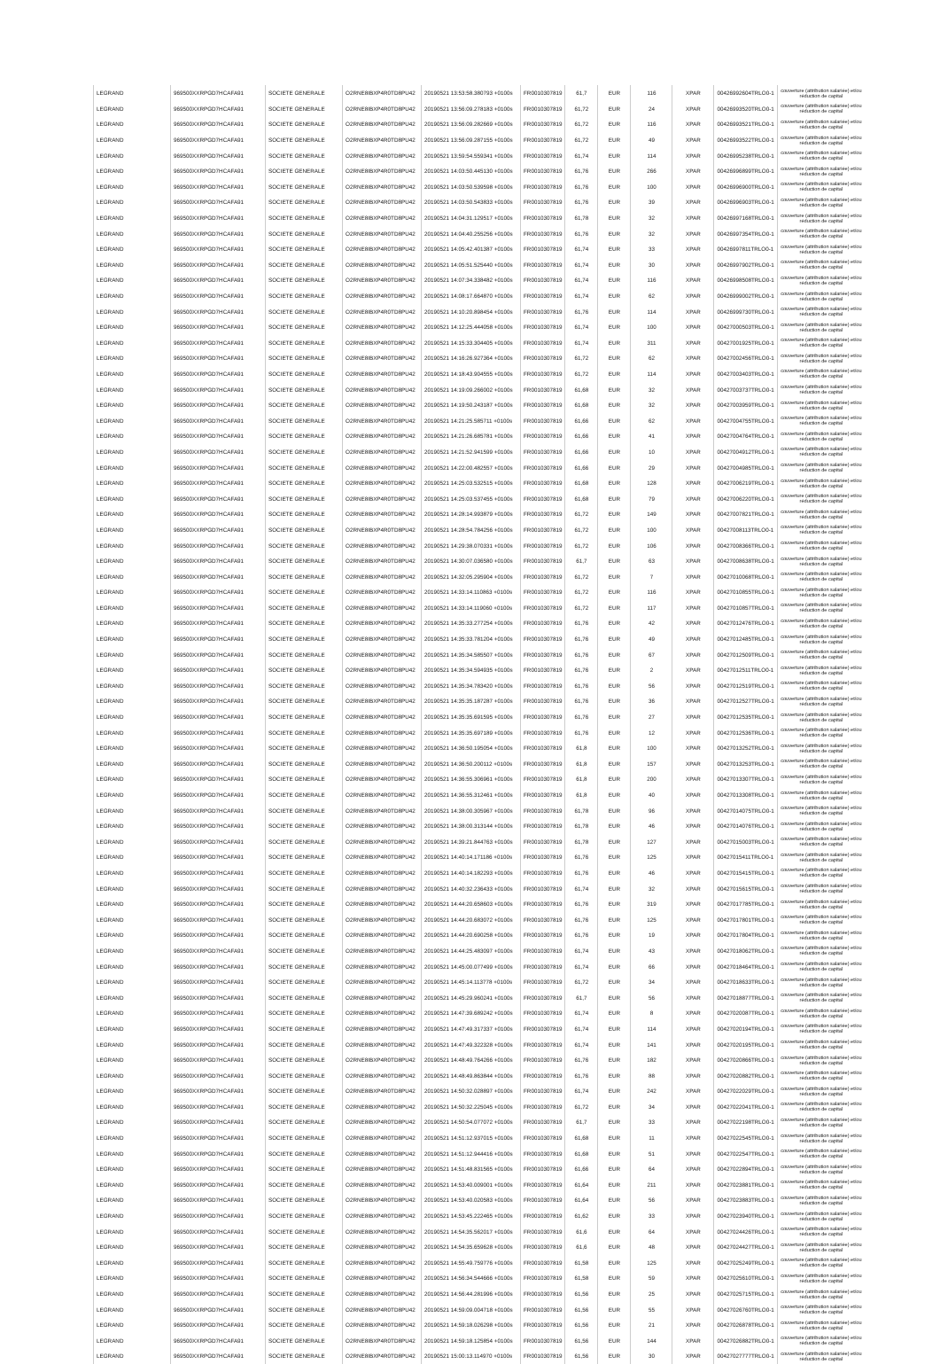| LEGRAND | 969500XXRPGD7HCAFA91 | SOCIETE GENERALE | O2RNE8IBXP4R0TD8PU42 | 20190521 13:53:58.380793 +0100s | FR0010307819 | 61,7 | EUR | 116 | XPAR | 00426992604TRLO0-1 | couverture (attribution salariée) et/ou réduction de capital |
| LEGRAND | 969500XXRPGD7HCAFA91 | SOCIETE GENERALE | O2RNE8IBXP4R0TD8PU42 | 20190521 13:56:09.278183 +0100s | FR0010307819 | 61,72 | EUR | 24 | XPAR | 00426993520TRLO0-1 | couverture (attribution salariée) et/ou réduction de capital |
| LEGRAND | 969500XXRPGD7HCAFA91 | SOCIETE GENERALE | O2RNE8IBXP4R0TD8PU42 | 20190521 13:56:09.282669 +0100s | FR0010307819 | 61,72 | EUR | 116 | XPAR | 00426993521TRLO0-1 | couverture (attribution salariée) et/ou réduction de capital |
| LEGRAND | 969500XXRPGD7HCAFA91 | SOCIETE GENERALE | O2RNE8IBXP4R0TD8PU42 | 20190521 13:56:09.287155 +0100s | FR0010307819 | 61,72 | EUR | 49 | XPAR | 00426993522TRLO0-1 | couverture (attribution salariée) et/ou réduction de capital |
| LEGRAND | 969500XXRPGD7HCAFA91 | SOCIETE GENERALE | O2RNE8IBXP4R0TD8PU42 | 20190521 13:59:54.559341 +0100s | FR0010307819 | 61,74 | EUR | 114 | XPAR | 00426995238TRLO0-1 | couverture (attribution salariée) et/ou réduction de capital |
| LEGRAND | 969500XXRPGD7HCAFA91 | SOCIETE GENERALE | O2RNE8IBXP4R0TD8PU42 | 20190521 14:03:50.445130 +0100s | FR0010307819 | 61,76 | EUR | 266 | XPAR | 00426996899TRLO0-1 | couverture (attribution salariée) et/ou réduction de capital |
| LEGRAND | 969500XXRPGD7HCAFA91 | SOCIETE GENERALE | O2RNE8IBXP4R0TD8PU42 | 20190521 14:03:50.539598 +0100s | FR0010307819 | 61,76 | EUR | 100 | XPAR | 00426996900TRLO0-1 | couverture (attribution salariée) et/ou réduction de capital |
| LEGRAND | 969500XXRPGD7HCAFA91 | SOCIETE GENERALE | O2RNE8IBXP4R0TD8PU42 | 20190521 14:03:50.543833 +0100s | FR0010307819 | 61,76 | EUR | 39 | XPAR | 00426996903TRLO0-1 | couverture (attribution salariée) et/ou réduction de capital |
| LEGRAND | 969500XXRPGD7HCAFA91 | SOCIETE GENERALE | O2RNE8IBXP4R0TD8PU42 | 20190521 14:04:31.129517 +0100s | FR0010307819 | 61,78 | EUR | 32 | XPAR | 00426997168TRLO0-1 | couverture (attribution salariée) et/ou réduction de capital |
| LEGRAND | 969500XXRPGD7HCAFA91 | SOCIETE GENERALE | O2RNE8IBXP4R0TD8PU42 | 20190521 14:04:40.255256 +0100s | FR0010307819 | 61,76 | EUR | 32 | XPAR | 00426997354TRLO0-1 | couverture (attribution salariée) et/ou réduction de capital |
| LEGRAND | 969500XXRPGD7HCAFA91 | SOCIETE GENERALE | O2RNE8IBXP4R0TD8PU42 | 20190521 14:05:42.401387 +0100s | FR0010307819 | 61,74 | EUR | 33 | XPAR | 00426997811TRLO0-1 | couverture (attribution salariée) et/ou réduction de capital |
| LEGRAND | 969500XXRPGD7HCAFA91 | SOCIETE GENERALE | O2RNE8IBXP4R0TD8PU42 | 20190521 14:05:51.525440 +0100s | FR0010307819 | 61,74 | EUR | 30 | XPAR | 00426997902TRLO0-1 | couverture (attribution salariée) et/ou réduction de capital |
| LEGRAND | 969500XXRPGD7HCAFA91 | SOCIETE GENERALE | O2RNE8IBXP4R0TD8PU42 | 20190521 14:07:34.338482 +0100s | FR0010307819 | 61,74 | EUR | 116 | XPAR | 00426998508TRLO0-1 | couverture (attribution salariée) et/ou réduction de capital |
| LEGRAND | 969500XXRPGD7HCAFA91 | SOCIETE GENERALE | O2RNE8IBXP4R0TD8PU42 | 20190521 14:08:17.664870 +0100s | FR0010307819 | 61,74 | EUR | 62 | XPAR | 00426999002TRLO0-1 | couverture (attribution salariée) et/ou réduction de capital |
| LEGRAND | 969500XXRPGD7HCAFA91 | SOCIETE GENERALE | O2RNE8IBXP4R0TD8PU42 | 20190521 14:10:20.898454 +0100s | FR0010307819 | 61,76 | EUR | 114 | XPAR | 00426999730TRLO0-1 | couverture (attribution salariée) et/ou réduction de capital |
| LEGRAND | 969500XXRPGD7HCAFA91 | SOCIETE GENERALE | O2RNE8IBXP4R0TD8PU42 | 20190521 14:12:25.444058 +0100s | FR0010307819 | 61,74 | EUR | 100 | XPAR | 00427000503TRLO0-1 | couverture (attribution salariée) et/ou réduction de capital |
| LEGRAND | 969500XXRPGD7HCAFA91 | SOCIETE GENERALE | O2RNE8IBXP4R0TD8PU42 | 20190521 14:15:33.304405 +0100s | FR0010307819 | 61,74 | EUR | 311 | XPAR | 00427001925TRLO0-1 | couverture (attribution salariée) et/ou réduction de capital |
| LEGRAND | 969500XXRPGD7HCAFA91 | SOCIETE GENERALE | O2RNE8IBXP4R0TD8PU42 | 20190521 14:16:26.927364 +0100s | FR0010307819 | 61,72 | EUR | 62 | XPAR | 00427002456TRLO0-1 | couverture (attribution salariée) et/ou réduction de capital |
| LEGRAND | 969500XXRPGD7HCAFA91 | SOCIETE GENERALE | O2RNE8IBXP4R0TD8PU42 | 20190521 14:18:43.904555 +0100s | FR0010307819 | 61,72 | EUR | 114 | XPAR | 00427003403TRLO0-1 | couverture (attribution salariée) et/ou réduction de capital |
| LEGRAND | 969500XXRPGD7HCAFA91 | SOCIETE GENERALE | O2RNE8IBXP4R0TD8PU42 | 20190521 14:19:09.266002 +0100s | FR0010307819 | 61,68 | EUR | 32 | XPAR | 00427003737TRLO0-1 | couverture (attribution salariée) et/ou réduction de capital |
| LEGRAND | 969500XXRPGD7HCAFA91 | SOCIETE GENERALE | O2RNE8IBXP4R0TD8PU42 | 20190521 14:19:50.243187 +0100s | FR0010307819 | 61,68 | EUR | 32 | XPAR | 00427003959TRLO0-1 | couverture (attribution salariée) et/ou réduction de capital |
| LEGRAND | 969500XXRPGD7HCAFA91 | SOCIETE GENERALE | O2RNE8IBXP4R0TD8PU42 | 20190521 14:21:25.585711 +0100s | FR0010307819 | 61,66 | EUR | 62 | XPAR | 00427004755TRLO0-1 | couverture (attribution salariée) et/ou réduction de capital |
| LEGRAND | 969500XXRPGD7HCAFA91 | SOCIETE GENERALE | O2RNE8IBXP4R0TD8PU42 | 20190521 14:21:26.685781 +0100s | FR0010307819 | 61,66 | EUR | 41 | XPAR | 00427004764TRLO0-1 | couverture (attribution salariée) et/ou réduction de capital |
| LEGRAND | 969500XXRPGD7HCAFA91 | SOCIETE GENERALE | O2RNE8IBXP4R0TD8PU42 | 20190521 14:21:52.941599 +0100s | FR0010307819 | 61,66 | EUR | 10 | XPAR | 00427004912TRLO0-1 | couverture (attribution salariée) et/ou réduction de capital |
| LEGRAND | 969500XXRPGD7HCAFA91 | SOCIETE GENERALE | O2RNE8IBXP4R0TD8PU42 | 20190521 14:22:00.482557 +0100s | FR0010307819 | 61,66 | EUR | 29 | XPAR | 00427004985TRLO0-1 | couverture (attribution salariée) et/ou réduction de capital |
| LEGRAND | 969500XXRPGD7HCAFA91 | SOCIETE GENERALE | O2RNE8IBXP4R0TD8PU42 | 20190521 14:25:03.532515 +0100s | FR0010307819 | 61,68 | EUR | 128 | XPAR | 00427006219TRLO0-1 | couverture (attribution salariée) et/ou réduction de capital |
| LEGRAND | 969500XXRPGD7HCAFA91 | SOCIETE GENERALE | O2RNE8IBXP4R0TD8PU42 | 20190521 14:25:03.537455 +0100s | FR0010307819 | 61,68 | EUR | 79 | XPAR | 00427006220TRLO0-1 | couverture (attribution salariée) et/ou réduction de capital |
| LEGRAND | 969500XXRPGD7HCAFA91 | SOCIETE GENERALE | O2RNE8IBXP4R0TD8PU42 | 20190521 14:28:14.993879 +0100s | FR0010307819 | 61,72 | EUR | 149 | XPAR | 00427007821TRLO0-1 | couverture (attribution salariée) et/ou réduction de capital |
| LEGRAND | 969500XXRPGD7HCAFA91 | SOCIETE GENERALE | O2RNE8IBXP4R0TD8PU42 | 20190521 14:28:54.784256 +0100s | FR0010307819 | 61,72 | EUR | 100 | XPAR | 00427008113TRLO0-1 | couverture (attribution salariée) et/ou réduction de capital |
| LEGRAND | 969500XXRPGD7HCAFA91 | SOCIETE GENERALE | O2RNE8IBXP4R0TD8PU42 | 20190521 14:29:38.070331 +0100s | FR0010307819 | 61,72 | EUR | 106 | XPAR | 00427008366TRLO0-1 | couverture (attribution salariée) et/ou réduction de capital |
| LEGRAND | 969500XXRPGD7HCAFA91 | SOCIETE GENERALE | O2RNE8IBXP4R0TD8PU42 | 20190521 14:30:07.036580 +0100s | FR0010307819 | 61,7 | EUR | 63 | XPAR | 00427008638TRLO0-1 | couverture (attribution salariée) et/ou réduction de capital |
| LEGRAND | 969500XXRPGD7HCAFA91 | SOCIETE GENERALE | O2RNE8IBXP4R0TD8PU42 | 20190521 14:32:05.295904 +0100s | FR0010307819 | 61,72 | EUR | 7 | XPAR | 00427010068TRLO0-1 | couverture (attribution salariée) et/ou réduction de capital |
| LEGRAND | 969500XXRPGD7HCAFA91 | SOCIETE GENERALE | O2RNE8IBXP4R0TD8PU42 | 20190521 14:33:14.110863 +0100s | FR0010307819 | 61,72 | EUR | 116 | XPAR | 00427010855TRLO0-1 | couverture (attribution salariée) et/ou réduction de capital |
| LEGRAND | 969500XXRPGD7HCAFA91 | SOCIETE GENERALE | O2RNE8IBXP4R0TD8PU42 | 20190521 14:33:14.119060 +0100s | FR0010307819 | 61,72 | EUR | 117 | XPAR | 00427010857TRLO0-1 | couverture (attribution salariée) et/ou réduction de capital |
| LEGRAND | 969500XXRPGD7HCAFA91 | SOCIETE GENERALE | O2RNE8IBXP4R0TD8PU42 | 20190521 14:35:33.277254 +0100s | FR0010307819 | 61,76 | EUR | 42 | XPAR | 00427012476TRLO0-1 | couverture (attribution salariée) et/ou réduction de capital |
| LEGRAND | 969500XXRPGD7HCAFA91 | SOCIETE GENERALE | O2RNE8IBXP4R0TD8PU42 | 20190521 14:35:33.781204 +0100s | FR0010307819 | 61,76 | EUR | 49 | XPAR | 00427012485TRLO0-1 | couverture (attribution salariée) et/ou réduction de capital |
| LEGRAND | 969500XXRPGD7HCAFA91 | SOCIETE GENERALE | O2RNE8IBXP4R0TD8PU42 | 20190521 14:35:34.585507 +0100s | FR0010307819 | 61,76 | EUR | 67 | XPAR | 00427012509TRLO0-1 | couverture (attribution salariée) et/ou réduction de capital |
| LEGRAND | 969500XXRPGD7HCAFA91 | SOCIETE GENERALE | O2RNE8IBXP4R0TD8PU42 | 20190521 14:35:34.594935 +0100s | FR0010307819 | 61,76 | EUR | 2 | XPAR | 00427012511TRLO0-1 | couverture (attribution salariée) et/ou réduction de capital |
| LEGRAND | 969500XXRPGD7HCAFA91 | SOCIETE GENERALE | O2RNE8IBXP4R0TD8PU42 | 20190521 14:35:34.783420 +0100s | FR0010307819 | 61,76 | EUR | 56 | XPAR | 00427012519TRLO0-1 | couverture (attribution salariée) et/ou réduction de capital |
| LEGRAND | 969500XXRPGD7HCAFA91 | SOCIETE GENERALE | O2RNE8IBXP4R0TD8PU42 | 20190521 14:35:35.187287 +0100s | FR0010307819 | 61,76 | EUR | 36 | XPAR | 00427012527TRLO0-1 | couverture (attribution salariée) et/ou réduction de capital |
| LEGRAND | 969500XXRPGD7HCAFA91 | SOCIETE GENERALE | O2RNE8IBXP4R0TD8PU42 | 20190521 14:35:35.691595 +0100s | FR0010307819 | 61,76 | EUR | 27 | XPAR | 00427012535TRLO0-1 | couverture (attribution salariée) et/ou réduction de capital |
| LEGRAND | 969500XXRPGD7HCAFA91 | SOCIETE GENERALE | O2RNE8IBXP4R0TD8PU42 | 20190521 14:35:35.697189 +0100s | FR0010307819 | 61,76 | EUR | 12 | XPAR | 00427012536TRLO0-1 | couverture (attribution salariée) et/ou réduction de capital |
| LEGRAND | 969500XXRPGD7HCAFA91 | SOCIETE GENERALE | O2RNE8IBXP4R0TD8PU42 | 20190521 14:36:50.195054 +0100s | FR0010307819 | 61,8 | EUR | 100 | XPAR | 00427013252TRLO0-1 | couverture (attribution salariée) et/ou réduction de capital |
| LEGRAND | 969500XXRPGD7HCAFA91 | SOCIETE GENERALE | O2RNE8IBXP4R0TD8PU42 | 20190521 14:36:50.200112 +0100s | FR0010307819 | 61,8 | EUR | 157 | XPAR | 00427013253TRLO0-1 | couverture (attribution salariée) et/ou réduction de capital |
| LEGRAND | 969500XXRPGD7HCAFA91 | SOCIETE GENERALE | O2RNE8IBXP4R0TD8PU42 | 20190521 14:36:55.306961 +0100s | FR0010307819 | 61,8 | EUR | 200 | XPAR | 00427013307TRLO0-1 | couverture (attribution salariée) et/ou réduction de capital |
| LEGRAND | 969500XXRPGD7HCAFA91 | SOCIETE GENERALE | O2RNE8IBXP4R0TD8PU42 | 20190521 14:36:55.312461 +0100s | FR0010307819 | 61,8 | EUR | 40 | XPAR | 00427013308TRLO0-1 | couverture (attribution salariée) et/ou réduction de capital |
| LEGRAND | 969500XXRPGD7HCAFA91 | SOCIETE GENERALE | O2RNE8IBXP4R0TD8PU42 | 20190521 14:38:00.305967 +0100s | FR0010307819 | 61,78 | EUR | 96 | XPAR | 00427014075TRLO0-1 | couverture (attribution salariée) et/ou réduction de capital |
| LEGRAND | 969500XXRPGD7HCAFA91 | SOCIETE GENERALE | O2RNE8IBXP4R0TD8PU42 | 20190521 14:38:00.313144 +0100s | FR0010307819 | 61,78 | EUR | 46 | XPAR | 00427014076TRLO0-1 | couverture (attribution salariée) et/ou réduction de capital |
| LEGRAND | 969500XXRPGD7HCAFA91 | SOCIETE GENERALE | O2RNE8IBXP4R0TD8PU42 | 20190521 14:39:21.844763 +0100s | FR0010307819 | 61,78 | EUR | 127 | XPAR | 00427015003TRLO0-1 | couverture (attribution salariée) et/ou réduction de capital |
| LEGRAND | 969500XXRPGD7HCAFA91 | SOCIETE GENERALE | O2RNE8IBXP4R0TD8PU42 | 20190521 14:40:14.171186 +0100s | FR0010307819 | 61,76 | EUR | 125 | XPAR | 00427015411TRLO0-1 | couverture (attribution salariée) et/ou réduction de capital |
| LEGRAND | 969500XXRPGD7HCAFA91 | SOCIETE GENERALE | O2RNE8IBXP4R0TD8PU42 | 20190521 14:40:14.182293 +0100s | FR0010307819 | 61,76 | EUR | 46 | XPAR | 00427015415TRLO0-1 | couverture (attribution salariée) et/ou réduction de capital |
| LEGRAND | 969500XXRPGD7HCAFA91 | SOCIETE GENERALE | O2RNE8IBXP4R0TD8PU42 | 20190521 14:40:32.236433 +0100s | FR0010307819 | 61,74 | EUR | 32 | XPAR | 00427015615TRLO0-1 | couverture (attribution salariée) et/ou réduction de capital |
| LEGRAND | 969500XXRPGD7HCAFA91 | SOCIETE GENERALE | O2RNE8IBXP4R0TD8PU42 | 20190521 14:44:20.658603 +0100s | FR0010307819 | 61,76 | EUR | 319 | XPAR | 00427017785TRLO0-1 | couverture (attribution salariée) et/ou réduction de capital |
| LEGRAND | 969500XXRPGD7HCAFA91 | SOCIETE GENERALE | O2RNE8IBXP4R0TD8PU42 | 20190521 14:44:20.683072 +0100s | FR0010307819 | 61,76 | EUR | 125 | XPAR | 00427017801TRLO0-1 | couverture (attribution salariée) et/ou réduction de capital |
| LEGRAND | 969500XXRPGD7HCAFA91 | SOCIETE GENERALE | O2RNE8IBXP4R0TD8PU42 | 20190521 14:44:20.690258 +0100s | FR0010307819 | 61,76 | EUR | 19 | XPAR | 00427017804TRLO0-1 | couverture (attribution salariée) et/ou réduction de capital |
| LEGRAND | 969500XXRPGD7HCAFA91 | SOCIETE GENERALE | O2RNE8IBXP4R0TD8PU42 | 20190521 14:44:25.483097 +0100s | FR0010307819 | 61,74 | EUR | 43 | XPAR | 00427018062TRLO0-1 | couverture (attribution salariée) et/ou réduction de capital |
| LEGRAND | 969500XXRPGD7HCAFA91 | SOCIETE GENERALE | O2RNE8IBXP4R0TD8PU42 | 20190521 14:45:00.077499 +0100s | FR0010307819 | 61,74 | EUR | 66 | XPAR | 00427018464TRLO0-1 | couverture (attribution salariée) et/ou réduction de capital |
| LEGRAND | 969500XXRPGD7HCAFA91 | SOCIETE GENERALE | O2RNE8IBXP4R0TD8PU42 | 20190521 14:45:14.113778 +0100s | FR0010307819 | 61,72 | EUR | 34 | XPAR | 00427018633TRLO0-1 | couverture (attribution salariée) et/ou réduction de capital |
| LEGRAND | 969500XXRPGD7HCAFA91 | SOCIETE GENERALE | O2RNE8IBXP4R0TD8PU42 | 20190521 14:45:29.960241 +0100s | FR0010307819 | 61,7 | EUR | 56 | XPAR | 00427018877TRLO0-1 | couverture (attribution salariée) et/ou réduction de capital |
| LEGRAND | 969500XXRPGD7HCAFA91 | SOCIETE GENERALE | O2RNE8IBXP4R0TD8PU42 | 20190521 14:47:39.689242 +0100s | FR0010307819 | 61,74 | EUR | 8 | XPAR | 00427020087TRLO0-1 | couverture (attribution salariée) et/ou réduction de capital |
| LEGRAND | 969500XXRPGD7HCAFA91 | SOCIETE GENERALE | O2RNE8IBXP4R0TD8PU42 | 20190521 14:47:49.317337 +0100s | FR0010307819 | 61,74 | EUR | 114 | XPAR | 00427020194TRLO0-1 | couverture (attribution salariée) et/ou réduction de capital |
| LEGRAND | 969500XXRPGD7HCAFA91 | SOCIETE GENERALE | O2RNE8IBXP4R0TD8PU42 | 20190521 14:47:49.322328 +0100s | FR0010307819 | 61,74 | EUR | 141 | XPAR | 00427020195TRLO0-1 | couverture (attribution salariée) et/ou réduction de capital |
| LEGRAND | 969500XXRPGD7HCAFA91 | SOCIETE GENERALE | O2RNE8IBXP4R0TD8PU42 | 20190521 14:48:49.764266 +0100s | FR0010307819 | 61,76 | EUR | 182 | XPAR | 00427020866TRLO0-1 | couverture (attribution salariée) et/ou réduction de capital |
| LEGRAND | 969500XXRPGD7HCAFA91 | SOCIETE GENERALE | O2RNE8IBXP4R0TD8PU42 | 20190521 14:48:49.863844 +0100s | FR0010307819 | 61,76 | EUR | 88 | XPAR | 00427020882TRLO0-1 | couverture (attribution salariée) et/ou réduction de capital |
| LEGRAND | 969500XXRPGD7HCAFA91 | SOCIETE GENERALE | O2RNE8IBXP4R0TD8PU42 | 20190521 14:50:32.028897 +0100s | FR0010307819 | 61,74 | EUR | 242 | XPAR | 00427022029TRLO0-1 | couverture (attribution salariée) et/ou réduction de capital |
| LEGRAND | 969500XXRPGD7HCAFA91 | SOCIETE GENERALE | O2RNE8IBXP4R0TD8PU42 | 20190521 14:50:32.225045 +0100s | FR0010307819 | 61,72 | EUR | 34 | XPAR | 00427022041TRLO0-1 | couverture (attribution salariée) et/ou réduction de capital |
| LEGRAND | 969500XXRPGD7HCAFA91 | SOCIETE GENERALE | O2RNE8IBXP4R0TD8PU42 | 20190521 14:50:54.077072 +0100s | FR0010307819 | 61,7 | EUR | 33 | XPAR | 00427022198TRLO0-1 | couverture (attribution salariée) et/ou réduction de capital |
| LEGRAND | 969500XXRPGD7HCAFA91 | SOCIETE GENERALE | O2RNE8IBXP4R0TD8PU42 | 20190521 14:51:12.937015 +0100s | FR0010307819 | 61,68 | EUR | 11 | XPAR | 00427022545TRLO0-1 | couverture (attribution salariée) et/ou réduction de capital |
| LEGRAND | 969500XXRPGD7HCAFA91 | SOCIETE GENERALE | O2RNE8IBXP4R0TD8PU42 | 20190521 14:51:12.944416 +0100s | FR0010307819 | 61,68 | EUR | 51 | XPAR | 00427022547TRLO0-1 | couverture (attribution salariée) et/ou réduction de capital |
| LEGRAND | 969500XXRPGD7HCAFA91 | SOCIETE GENERALE | O2RNE8IBXP4R0TD8PU42 | 20190521 14:51:48.831565 +0100s | FR0010307819 | 61,66 | EUR | 64 | XPAR | 00427022894TRLO0-1 | couverture (attribution salariée) et/ou réduction de capital |
| LEGRAND | 969500XXRPGD7HCAFA91 | SOCIETE GENERALE | O2RNE8IBXP4R0TD8PU42 | 20190521 14:53:40.009001 +0100s | FR0010307819 | 61,64 | EUR | 211 | XPAR | 00427023881TRLO0-1 | couverture (attribution salariée) et/ou réduction de capital |
| LEGRAND | 969500XXRPGD7HCAFA91 | SOCIETE GENERALE | O2RNE8IBXP4R0TD8PU42 | 20190521 14:53:40.020583 +0100s | FR0010307819 | 61,64 | EUR | 56 | XPAR | 00427023883TRLO0-1 | couverture (attribution salariée) et/ou réduction de capital |
| LEGRAND | 969500XXRPGD7HCAFA91 | SOCIETE GENERALE | O2RNE8IBXP4R0TD8PU42 | 20190521 14:53:45.222465 +0100s | FR0010307819 | 61,62 | EUR | 33 | XPAR | 00427023940TRLO0-1 | couverture (attribution salariée) et/ou réduction de capital |
| LEGRAND | 969500XXRPGD7HCAFA91 | SOCIETE GENERALE | O2RNE8IBXP4R0TD8PU42 | 20190521 14:54:35.562017 +0100s | FR0010307819 | 61,6 | EUR | 64 | XPAR | 00427024426TRLO0-1 | couverture (attribution salariée) et/ou réduction de capital |
| LEGRAND | 969500XXRPGD7HCAFA91 | SOCIETE GENERALE | O2RNE8IBXP4R0TD8PU42 | 20190521 14:54:35.659628 +0100s | FR0010307819 | 61,6 | EUR | 48 | XPAR | 00427024427TRLO0-1 | couverture (attribution salariée) et/ou réduction de capital |
| LEGRAND | 969500XXRPGD7HCAFA91 | SOCIETE GENERALE | O2RNE8IBXP4R0TD8PU42 | 20190521 14:55:49.759776 +0100s | FR0010307819 | 61,58 | EUR | 125 | XPAR | 00427025249TRLO0-1 | couverture (attribution salariée) et/ou réduction de capital |
| LEGRAND | 969500XXRPGD7HCAFA91 | SOCIETE GENERALE | O2RNE8IBXP4R0TD8PU42 | 20190521 14:56:34.544666 +0100s | FR0010307819 | 61,58 | EUR | 59 | XPAR | 00427025610TRLO0-1 | couverture (attribution salariée) et/ou réduction de capital |
| LEGRAND | 969500XXRPGD7HCAFA91 | SOCIETE GENERALE | O2RNE8IBXP4R0TD8PU42 | 20190521 14:56:44.281996 +0100s | FR0010307819 | 61,56 | EUR | 25 | XPAR | 00427025715TRLO0-1 | couverture (attribution salariée) et/ou réduction de capital |
| LEGRAND | 969500XXRPGD7HCAFA91 | SOCIETE GENERALE | O2RNE8IBXP4R0TD8PU42 | 20190521 14:59:09.004718 +0100s | FR0010307819 | 61,56 | EUR | 55 | XPAR | 00427026760TRLO0-1 | couverture (attribution salariée) et/ou réduction de capital |
| LEGRAND | 969500XXRPGD7HCAFA91 | SOCIETE GENERALE | O2RNE8IBXP4R0TD8PU42 | 20190521 14:59:18.026298 +0100s | FR0010307819 | 61,56 | EUR | 21 | XPAR | 00427026878TRLO0-1 | couverture (attribution salariée) et/ou réduction de capital |
| LEGRAND | 969500XXRPGD7HCAFA91 | SOCIETE GENERALE | O2RNE8IBXP4R0TD8PU42 | 20190521 14:59:18.125854 +0100s | FR0010307819 | 61,56 | EUR | 144 | XPAR | 00427026882TRLO0-1 | couverture (attribution salariée) et/ou réduction de capital |
| LEGRAND | 969500XXRPGD7HCAFA91 | SOCIETE GENERALE | O2RNE8IBXP4R0TD8PU42 | 20190521 15:00:13.114970 +0100s | FR0010307819 | 61,56 | EUR | 30 | XPAR | 00427027777TRLO0-1 | couverture (attribution salariée) et/ou réduction de capital |